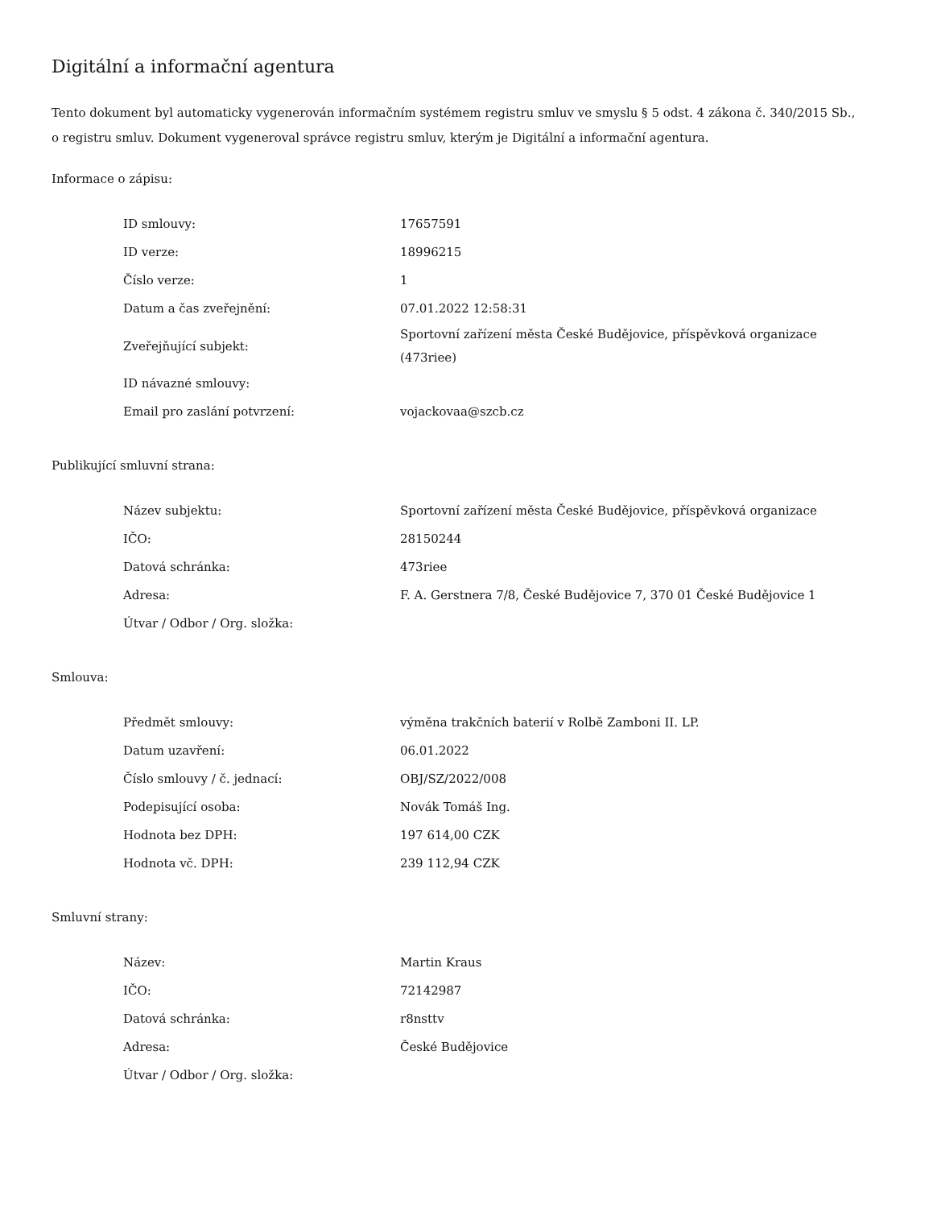Digitální a informační agentura
Tento dokument byl automaticky vygenerován informačním systémem registru smluv ve smyslu § 5 odst. 4 zákona č. 340/2015 Sb., o registru smluv. Dokument vygeneroval správce registru smluv, kterým je Digitální a informační agentura.
Informace o zápisu:
| ID smlouvy: | 17657591 |
| ID verze: | 18996215 |
| Číslo verze: | 1 |
| Datum a čas zveřejnění: | 07.01.2022 12:58:31 |
| Zveřejňující subjekt: | Sportovní zařízení města České Budějovice, příspěvková organizace (473riee) |
| ID návazné smlouvy: | |
| Email pro zaslání potvrzení: | vojackovaa@szcb.cz |
Publikující smluvní strana:
| Název subjektu: | Sportovní zařízení města České Budějovice, příspěvková organizace |
| IČO: | 28150244 |
| Datová schránka: | 473riee |
| Adresa: | F. A. Gerstnera 7/8, České Budějovice 7, 370 01 České Budějovice 1 |
| Útvar / Odbor / Org. složka: | |
Smlouva:
| Předmět smlouvy: | výměna trakčních baterií v Rolbě Zamboni II. LP. |
| Datum uzavření: | 06.01.2022 |
| Číslo smlouvy / č. jednací: | OBJ/SZ/2022/008 |
| Podepisující osoba: | Novák Tomáš Ing. |
| Hodnota bez DPH: | 197 614,00 CZK |
| Hodnota vč. DPH: | 239 112,94 CZK |
Smluvní strany:
| Název: | Martin Kraus |
| IČO: | 72142987 |
| Datová schránka: | r8nsttv |
| Adresa: | České Budějovice |
| Útvar / Odbor / Org. složka: | |